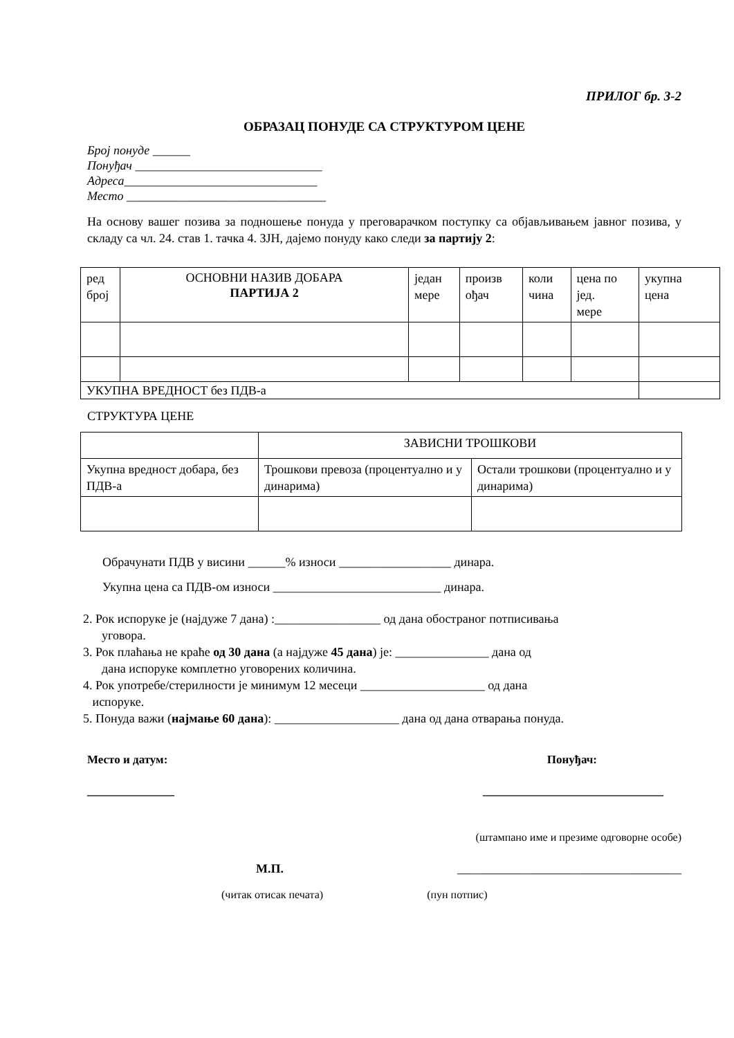ПРИЛОГ бр. 3-2
ОБРАЗАЦ ПОНУДЕ СА СТРУКТУРОМ ЦЕНЕ
Број понуде ______
Понуђач ______________________________
Адреса_______________________________
Место ________________________________
На основу вашег позива за подношење понуда у преговарачком поступку са објављивањем јавног позива, у складу са чл. 24. став 1. тачка 4. ЗЈН, дајемо понуду како следи за партију 2:
| ред број | ОСНОВНИ НАЗИВ ДОБАРА ПАРТИЈА 2 | један мере | произв ођач | коли чина | цена по јед. мере | укупна цена |
| УКУПНА ВРЕДНОСТ без ПДВ-а | | | | | | |
СТРУКТУРА ЦЕНЕ
| | ЗАВИСНИ ТРОШКОВИ | |
| Укупна вредност добара, без ПДВ-а | Трошкови превоза (процентуално и у динарима) | Остали трошкови (процентуално и у динарима) |
Обрачунати ПДВ у висини ______% износи __________________ динара.
Укупна цена са ПДВ-ом износи ___________________________ динара.
2. Рок испоруке је (најдуже 7 дана) :_________________ од дана обостраног потписивања
уговора.
3. Рок плаћања не краће од 30 дана (а најдуже 45 дана) је: _______________ дана од
дана испоруке комплетно уговорених количина.
4. Рок употребе/стерилности је минимум 12 месеци ____________________ од дана
испоруке.
5. Понуда важи (најмање 60 дана): ____________________ дана од дана отварања понуда.
Место и датум: Понуђач:
______________ _____________________________
(штампано име и презиме одговорне особе)
М.П. ____________________________________
(читак отисак печата) (пун потпис)